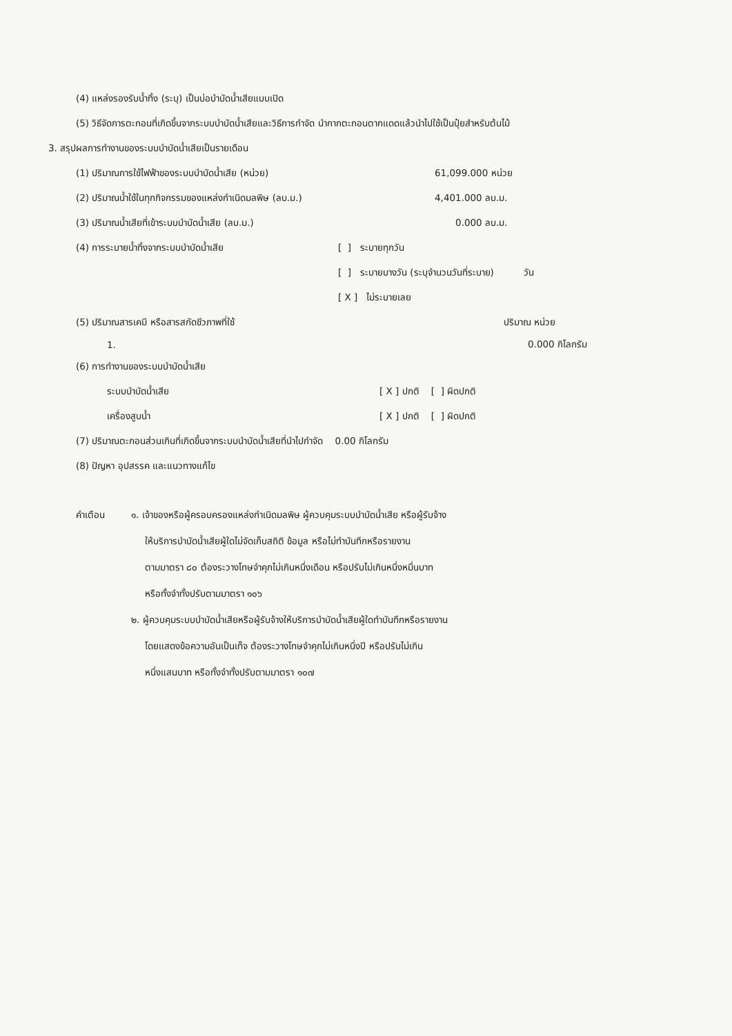(4) แหล่งรองรับน้ำทิ้ง (ระบุ) เป็นบ่อบำบัดน้ำเสียแบบเปิด
(5) วิธีจัดการตะกอนที่เกิดขึ้นจากระบบบำบัดน้ำเสียและวิธีการกำจัด นำกากตะกอนตากแดดแล้วนำไปใช้เป็นปุ๋ยสำหรับต้นไม้
3. สรุปผลการทำงานของระบบบำบัดน้ำเสียเป็นรายเดือน
(1) ปริมาณการใช้ไฟฟ้าของระบบบำบัดน้ำเสีย (หน่วย) 61,099.000 หน่วย
(2) ปริมาณน้ำใช้ในทุกกิจกรรมของแหล่งกำเนิดมลพิษ (ลบ.ม.) 4,401.000 ลบ.ม.
(3) ปริมาณน้ำเสียที่เข้าระบบบำบัดน้ำเสีย (ลบ.ม.) 0.000 ลบ.ม.
(4) การระบายน้ำทิ้งจากระบบบำบัดน้ำเสีย [ ] ระบายทุกวัน
[ ] ระบายบางวัน (ระบุจำนวนวันที่ระบาย) วัน
[ X ] ไม่ระบายเลย
(5) ปริมาณสารเคมี หรือสารสกัดชีวภาพที่ใช้ ปริมาณ หน่วย
1. 0.000 กิโลกรัม
(6) การทำงานของระบบบำบัดน้ำเสีย
ระบบบำบัดน้ำเสีย [ X ] ปกติ [ ] ผิดปกติ
เครื่องสูบน้ำ [ X ] ปกติ [ ] ผิดปกติ
(7) ปริมาณตะกอนส่วนเกินที่เกิดขึ้นจากระบบนำบัดน้ำเสียที่นำไปกำจัด 0.00 กิโลกรัม
(8) ปัญหา อุปสรรค และแนวทางแก้ไข
คำเตือน ๑. เจ้าของหรือผู้ครอบครองแหล่งกำเนิดมลพิษ ผู้ควบคุมระบบบำบัดน้ำเสีย หรือผู้รับจ้าง
ให้บริการบำบัดน้ำเสียผู้ใดไม่จัดเก็บสถิติ ข้อมูล หรือไม่ทำบันทึกหรือรายงาน
ตามมาตรา ๘๐ ต้องระวางโทษจำคุกไม่เกินหนึ่งเดือน หรือปรับไม่เกินหนึ่งหมื่นบาท
หรือทั้งจำทั้งปรับตามมาตรา ๑๐๖
๒. ผู้ควบคุมระบบบำบัดน้ำเสียหรือผู้รับจ้างให้บริการบำบัดน้ำเสียผู้ใดทำบันทึกหรือรายงาน
โดยแสดงข้อความอันเป็นเท็จ ต้องระวางโทษจำคุกไม่เกินหนึ่งปี หรือปรับไม่เกิน
หนึ่งแสนบาท หรือทั้งจำทั้งปรับตามมาตรา ๑๐๗